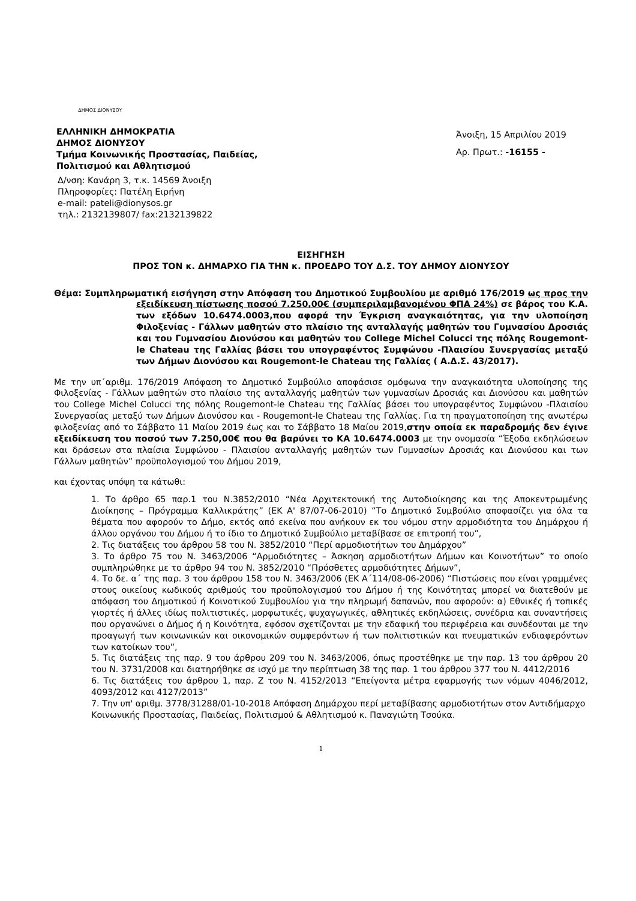ΔΗΜΟΣ ΔΙΟΝΥΣΟΥ
ΕΛΛΗΝΙΚΗ ΔΗΜΟΚΡΑΤΙΑ
ΔΗΜΟΣ ΔΙΟΝΥΣΟΥ
Τμήμα Κοινωνικής Προστασίας, Παιδείας,
Πολιτισμού και Αθλητισμού
Δ/νση: Κανάρη 3, τ.κ. 14569 Άνοιξη
Πληροφορίες: Πατέλη Ειρήνη
e-mail: pateli@dionysos.gr
τηλ.: 2132139807/ fax:2132139822
Άνοιξη, 15 Απριλίου 2019
Αρ. Πρωτ.: -16155 -
ΕΙΣΗΓΗΣΗ
ΠΡΟΣ ΤΟΝ κ. ΔΗΜΑΡΧΟ ΓΙΑ ΤΗΝ κ. ΠΡΟΕΔΡΟ ΤΟΥ Δ.Σ. ΤΟΥ ΔΗΜΟΥ ΔΙΟΝΥΣΟΥ
Θέμα: Συμπληρωματική εισήγηση στην Απόφαση του Δημοτικού Συμβουλίου με αριθμό 176/2019 ως προς την εξειδίκευση πίστωσης ποσού 7.250,00€ (συμπεριλαμβανομένου ΦΠΑ 24%) σε βάρος του Κ.Α. των εξόδων 10.6474.0003,που αφορά την Έγκριση αναγκαιότητας, για την υλοποίηση Φιλοξενίας - Γάλλων μαθητών στο πλαίσιο της ανταλλαγής μαθητών του Γυμνασίου Δροσιάς και του Γυμνασίου Διονύσου και μαθητών του College Michel Colucci της πόλης Rougemont-le Chateau της Γαλλίας βάσει του υπογραφέντος Συμφώνου -Πλαισίου Συνεργασίας μεταξύ των Δήμων Διονύσου και Rougemont-le Chateau της Γαλλίας ( Α.Δ.Σ. 43/2017).
Με την υπ΄αριθμ. 176/2019 Απόφαση το Δημοτικό Συμβούλιο αποφάσισε ομόφωνα την αναγκαιότητα υλοποίησης της Φιλοξενίας - Γάλλων μαθητών στο πλαίσιο της ανταλλαγής μαθητών των γυμνασίων Δροσιάς και Διονύσου και μαθητών του College Michel Colucci της πόλης Rougemont-le Chateau της Γαλλίας βάσει του υπογραφέντος Συμφώνου -Πλαισίου Συνεργασίας μεταξύ των Δήμων Διονύσου και - Rougemont-le Chateau της Γαλλίας. Για τη πραγματοποίηση της ανωτέρω φιλοξενίας από το Σάββατο 11 Μαίου 2019 έως και το Σάββατο 18 Μαίου 2019,στην οποία εκ παραδρομής δεν έγινε εξειδίκευση του ποσού των 7.250,00€ που θα βαρύνει το ΚΑ 10.6474.0003 με την ονομασία “Έξοδα εκδηλώσεων και δράσεων στα πλαίσια Συμφώνου - Πλαισίου ανταλλαγής μαθητών των Γυμνασίων Δροσιάς και Διονύσου και των Γάλλων μαθητών” προϋπολογισμού του Δήμου 2019,
και έχοντας υπόψη τα κάτωθι:
1. Το άρθρο 65 παρ.1 του Ν.3852/2010 “Νέα Αρχιτεκτονική της Αυτοδιοίκησης και της Αποκεντρωμένης Διοίκησης – Πρόγραμμα Καλλικράτης” (ΕΚ Α' 87/07-06-2010) “Το Δημοτικό Συμβούλιο αποφασίζει για όλα τα θέματα που αφορούν το Δήμο, εκτός από εκείνα που ανήκουν εκ του νόμου στην αρμοδιότητα του Δημάρχου ή άλλου οργάνου του Δήμου ή το ίδιο το Δημοτικό Συμβούλιο μεταβίβασε σε επιτροπή του”,
2. Τις διατάξεις του άρθρου 58 του Ν. 3852/2010 “Περί αρμοδιοτήτων του Δημάρχου”
3. Το άρθρο 75 του Ν. 3463/2006 “Αρμοδιότητες – Άσκηση αρμοδιοτήτων Δήμων και Κοινοτήτων” το οποίο συμπληρώθηκε με το άρθρο 94 του Ν. 3852/2010 “Πρόσθετες αρμοδιότητες Δήμων”,
4. Το δε. α΄ της παρ. 3 του άρθρου 158 του Ν. 3463/2006 (ΕΚ Α΄114/08-06-2006) “Πιστώσεις που είναι γραμμένες στους οικείους κωδικούς αριθμούς του προϋπολογισμού του Δήμου ή της Κοινότητας μπορεί να διατεθούν με απόφαση του Δημοτικού ή Κοινοτικού Συμβουλίου για την πληρωμή δαπανών, που αφορούν: α) Εθνικές ή τοπικές γιορτές ή άλλες ιδίως πολιτιστικές, μορφωτικές, ψυχαγωγικές, αθλητικές εκδηλώσεις, συνέδρια και συναντήσεις που οργανώνει ο Δήμος ή η Κοινότητα, εφόσον σχετίζονται με την εδαφική του περιφέρεια και συνδέονται με την προαγωγή των κοινωνικών και οικονομικών συμφερόντων ή των πολιτιστικών και πνευματικών ενδιαφερόντων των κατοίκων του”,
5. Τις διατάξεις της παρ. 9 του άρθρου 209 του Ν. 3463/2006, όπως προστέθηκε με την παρ. 13 του άρθρου 20 του Ν. 3731/2008 και διατηρήθηκε σε ισχύ με την περίπτωση 38 της παρ. 1 του άρθρου 377 του Ν. 4412/2016
6. Τις διατάξεις του άρθρου 1, παρ. Ζ του Ν. 4152/2013 “Επείγοντα μέτρα εφαρμογής των νόμων 4046/2012, 4093/2012 και 4127/2013”
7. Την υπ' αριθμ. 3778/31288/01-10-2018 Απόφαση Δημάρχου περί μεταβίβασης αρμοδιοτήτων στον Αντιδήμαρχο Κοινωνικής Προστασίας, Παιδείας, Πολιτισμού & Αθλητισμού κ. Παναγιώτη Τσούκα.
1